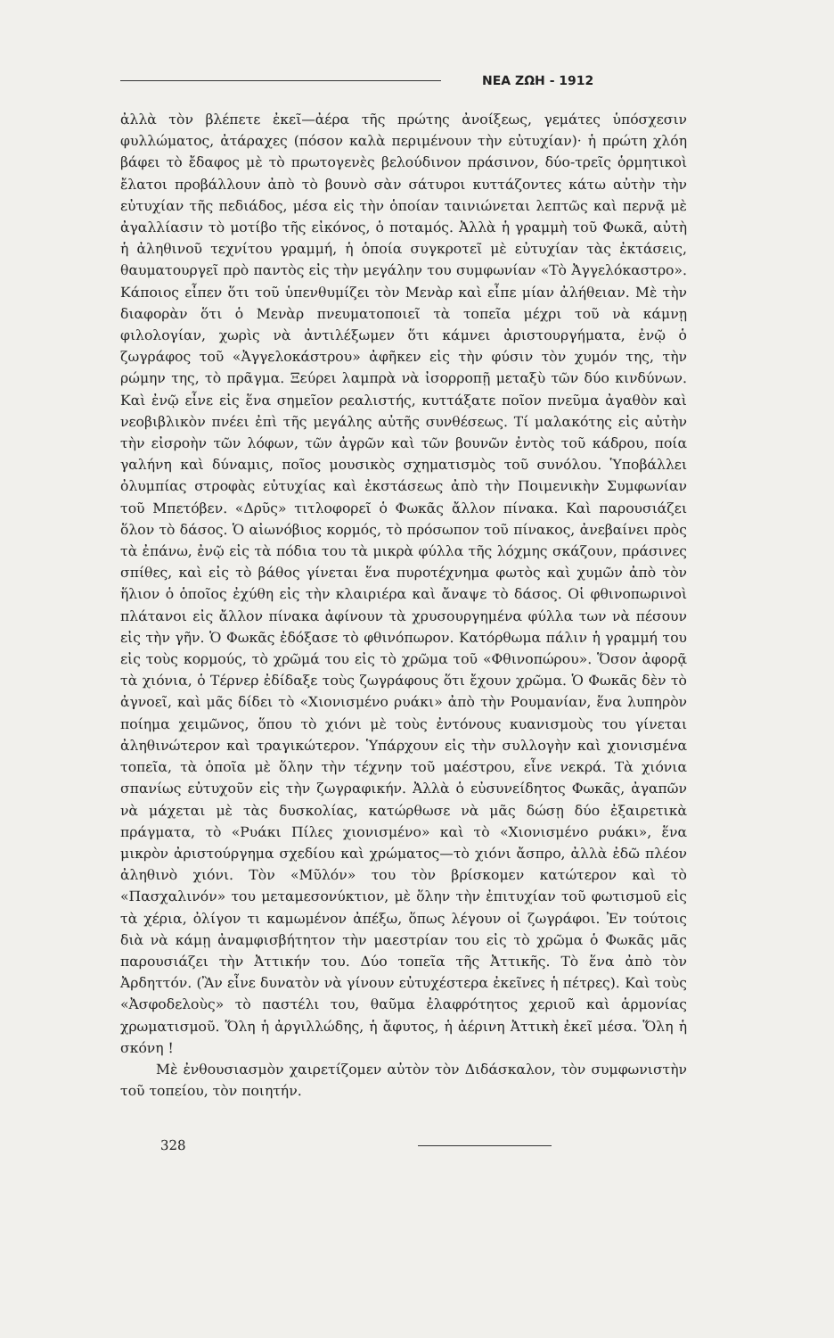ΝΕΑ ΖΩΗ - 1912
ἀλλὰ τὸν βλέπετε ἐκεῖ—ἀέρα τῆς πρώτης ἀνοίξεως, γεμάτες ὑπόσχεσιν φυλλώματος, ἀτάραχες (πόσον καλὰ περιμένουν τὴν εὐτυχίαν)· ἡ πρώτη χλόη βάφει τὸ ἔδαφος μὲ τὸ πρωτογενὲς βελούδινον πράσινον, δύο-τρεῖς ὁρμητικοὶ ἔλατοι προβάλλουν ἀπὸ τὸ βουνὸ σὰν σάτυροι κυττάζοντες κάτω αὐτὴν τὴν εὐτυχίαν τῆς πεδιάδος, μέσα εἰς τὴν ὁποίαν ταινιώνεται λεπτῶς καὶ περνᾷ μὲ ἀγαλλίασιν τὸ μοτίβο τῆς εἰκόνος, ὁ ποταμός. Ἀλλὰ ἡ γραμμὴ τοῦ Φωκᾶ, αὐτὴ ἡ ἀληθινοῦ τεχνίτου γραμμή, ἡ ὁποία συγκροτεῖ μὲ εὐτυχίαν τὰς ἐκτάσεις, θαυματουργεῖ πρὸ παντὸς εἰς τὴν μεγάλην του συμφωνίαν «Τὸ Ἀγγελόκαστρο». Κάποιος εἶπεν ὅτι τοῦ ὑπενθυμίζει τὸν Μενὰρ καὶ εἶπε μίαν ἀλήθειαν. Μὲ τὴν διαφορὰν ὅτι ὁ Μενὰρ πνευματοποιεῖ τὰ τοπεῖα μέχρι τοῦ νὰ κάμνῃ φιλολογίαν, χωρὶς νὰ ἀντιλέξωμεν ὅτι κάμνει ἀριστουργήματα, ἐνῷ ὁ ζωγράφος τοῦ «Ἀγγελοκάστρου» ἀφῆκεν εἰς τὴν φύσιν τὸν χυμόν της, τὴν ρώμην της, τὸ πρᾶγμα. Ξεύρει λαμπρὰ νὰ ἰσορροπῇ μεταξὺ τῶν δύο κινδύνων. Καὶ ἐνῷ εἶνε εἰς ἕνα σημεῖον ρεαλιστής, κυττάξατε ποῖον πνεῦμα ἀγαθὸν καὶ νεοβιβλικὸν πνέει ἐπὶ τῆς μεγάλης αὐτῆς συνθέσεως. Τί μαλακότης εἰς αὐτὴν τὴν εἰσροὴν τῶν λόφων, τῶν ἀγρῶν καὶ τῶν βουνῶν ἐντὸς τοῦ κάδρου, ποία γαλήνη καὶ δύναμις, ποῖος μουσικὸς σχηματισμὸς τοῦ συνόλου. Ὑποβάλλει ὀλυμπίας στροφὰς εὐτυχίας καὶ ἐκστάσεως ἀπὸ τὴν Ποιμενικὴν Συμφωνίαν τοῦ Μπετόβεν. «Δρῦς» τιτλοφορεῖ ὁ Φωκᾶς ἄλλον πίνακα. Καὶ παρουσιάζει ὅλον τὸ δάσος. Ὁ αἰωνόβιος κορμός, τὸ πρόσωπον τοῦ πίνακος, ἀνεβαίνει πρὸς τὰ ἐπάνω, ἐνῷ εἰς τὰ πόδια του τὰ μικρὰ φύλλα τῆς λόχμης σκάζουν, πράσινες σπίθες, καὶ εἰς τὸ βάθος γίνεται ἕνα πυροτέχνημα φωτὸς καὶ χυμῶν ἀπὸ τὸν ἥλιον ὁ ὁποῖος ἐχύθη εἰς τὴν κλαιριέρα καὶ ἄναψε τὸ δάσος. Οἱ φθινοπωρινοὶ πλάτανοι εἰς ἄλλον πίνακα ἀφίνουν τὰ χρυσουργημένα φύλλα των νὰ πέσουν εἰς τὴν γῆν. Ὁ Φωκᾶς ἐδόξασε τὸ φθινόπωρον. Κατόρθωμα πάλιν ἡ γραμμή του εἰς τοὺς κορμούς, τὸ χρῶμά του εἰς τὸ χρῶμα τοῦ «Φθινοπώρου». Ὅσον ἀφορᾷ τὰ χιόνια, ὁ Τέρνερ ἐδίδαξε τοὺς ζωγράφους ὅτι ἔχουν χρῶμα. Ὁ Φωκᾶς δὲν τὸ ἀγνοεῖ, καὶ μᾶς δίδει τὸ «Χιονισμένο ρυάκι» ἀπὸ τὴν Ρουμανίαν, ἕνα λυπηρὸν ποίημα χειμῶνος, ὅπου τὸ χιόνι μὲ τοὺς ἐντόνους κυανισμοὺς του γίνεται ἀληθινώτερον καὶ τραγικώτερον. Ὑπάρχουν εἰς τὴν συλλογὴν καὶ χιονισμένα τοπεῖα, τὰ ὁποῖα μὲ ὅλην τὴν τέχνην τοῦ μαέστρου, εἶνε νεκρά. Τὰ χιόνια σπανίως εὐτυχοῦν εἰς τὴν ζωγραφικήν. Ἀλλὰ ὁ εὐσυνείδητος Φωκᾶς, ἀγαπῶν νὰ μάχεται μὲ τὰς δυσκολίας, κατώρθωσε νὰ μᾶς δώσῃ δύο ἐξαιρετικὰ πράγματα, τὸ «Ρυάκι Πίλες χιονισμένο» καὶ τὸ «Χιονισμένο ρυάκι», ἕνα μικρὸν ἀριστούργημα σχεδίου καὶ χρώματος—τὸ χιόνι ἄσπρο, ἀλλὰ ἐδῶ πλέον ἀληθινὸ χιόνι. Τὸν «Μῦλόν» του τὸν βρίσκομεν κατώτερον καὶ τὸ «Πασχαλινόν» του μεταμεσονύκτιον, μὲ ὅλην τὴν ἐπιτυχίαν τοῦ φωτισμοῦ εἰς τὰ χέρια, ὀλίγον τι καμωμένον ἀπέξω, ὅπως λέγουν οἱ ζωγράφοι. Ἐν τούτοις διὰ νὰ κάμῃ ἀναμφισβήτητον τὴν μαεστρίαν του εἰς τὸ χρῶμα ὁ Φωκᾶς μᾶς παρουσιάζει τὴν Ἀττικήν του. Δύο τοπεῖα τῆς Ἀττικῆς. Τὸ ἕνα ἀπὸ τὸν Ἀρδηττόν. (Ἂν εἶνε δυνατὸν νὰ γίνουν εὐτυχέστερα ἐκεῖνες ἡ πέτρες). Καὶ τοὺς «Ἀσφοδελοὺς» τὸ παστέλι του, θαῦμα ἐλαφρότητος χεριοῦ καὶ ἁρμονίας χρωματισμοῦ. Ὅλη ἡ ἀργιλλώδης, ἡ ἄφυτος, ἡ ἀέρινη Ἀττικὴ ἐκεῖ μέσα. Ὅλη ἡ σκόνη !
Μὲ ἐνθουσιασμὸν χαιρετίζομεν αὐτὸν τὸν Διδάσκαλον, τὸν συμφωνιστὴν τοῦ τοπείου, τὸν ποιητήν.
328